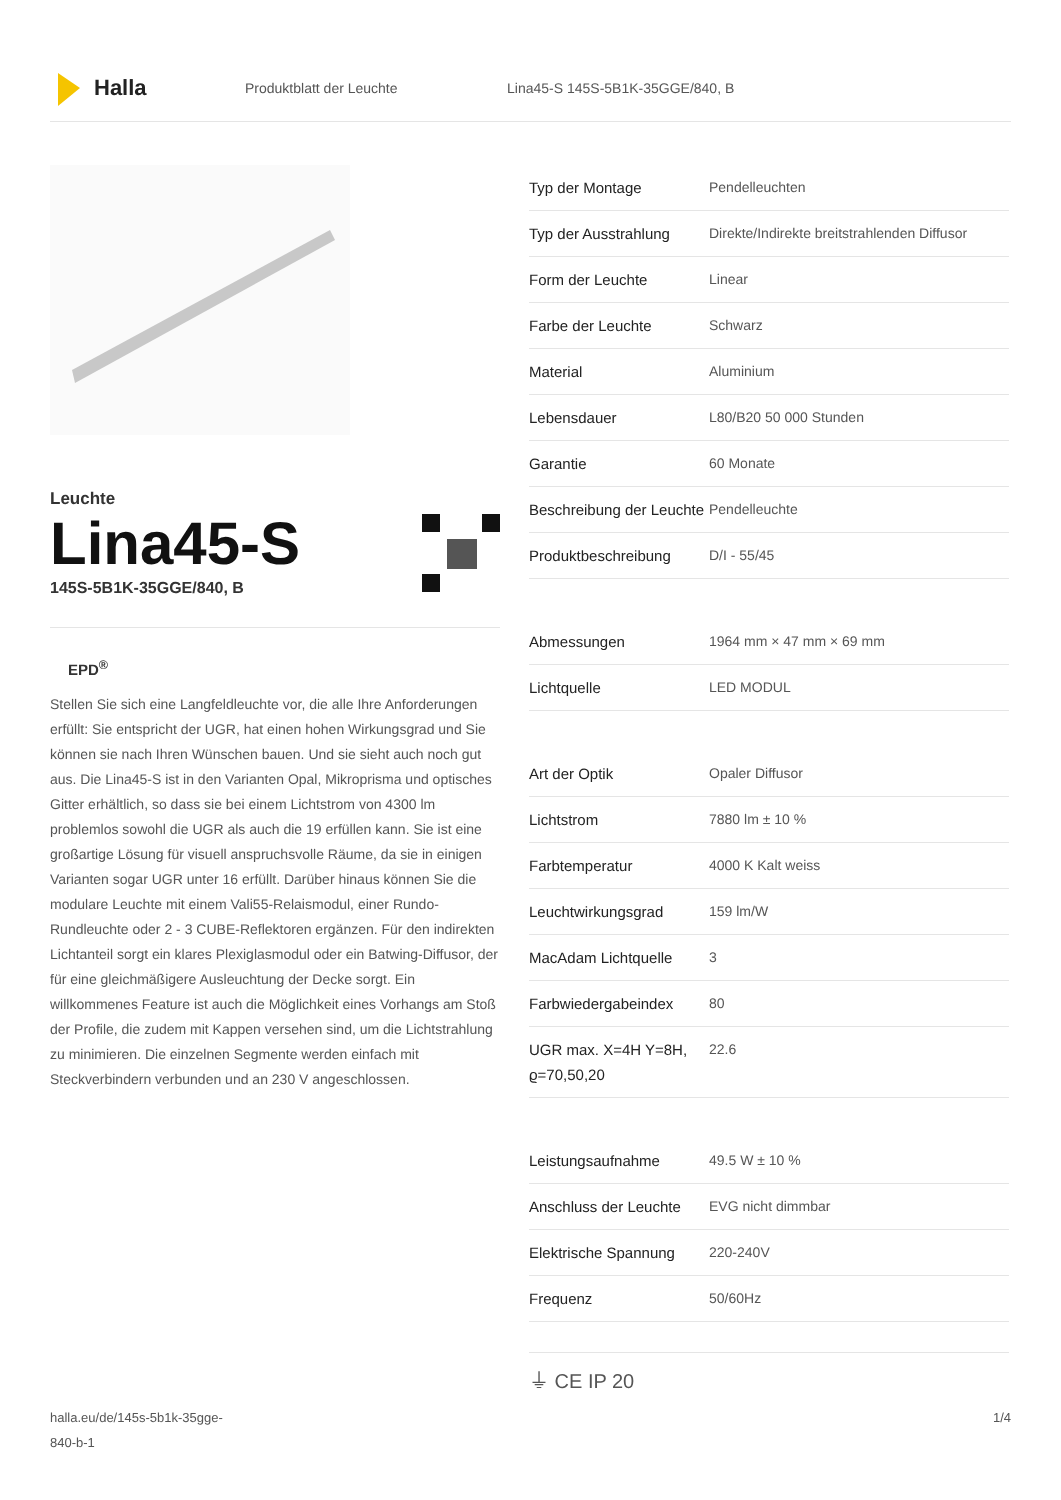Halla
Produktblatt der Leuchte
Lina45-S 145S-5B1K-35GGE/840, B
Leuchte
Lina45-S
145S-5B1K-35GGE/840, B
EPD<sup>®</sup>
Stellen Sie sich eine Langfeldleuchte vor, die alle Ihre Anforderungen erfüllt: Sie entspricht der UGR, hat einen hohen Wirkungsgrad und Sie können sie nach Ihren Wünschen bauen. Und sie sieht auch noch gut aus. Die Lina45-S ist in den Varianten Opal, Mikroprisma und optisches Gitter erhältlich, so dass sie bei einem Lichtstrom von 4300 lm problemlos sowohl die UGR als auch die 19 erfüllen kann. Sie ist eine großartige Lösung für visuell anspruchsvolle Räume, da sie in einigen Varianten sogar UGR unter 16 erfüllt. Darüber hinaus können Sie die modulare Leuchte mit einem Vali55-Relaismodul, einer Rundo-Rundleuchte oder 2 - 3 CUBE-Reflektoren ergänzen. Für den indirekten Lichtanteil sorgt ein klares Plexiglasmodul oder ein Batwing-Diffusor, der für eine gleichmäßigere Ausleuchtung der Decke sorgt. Ein willkommenes Feature ist auch die Möglichkeit eines Vorhangs am Stoß der Profile, die zudem mit Kappen versehen sind, um die Lichtstrahlung zu minimieren. Die einzelnen Segmente werden einfach mit Steckverbindern verbunden und an 230 V angeschlossen.
| Typ der Montage | Pendelleuchten |
| Typ der Ausstrahlung | Direkte/Indirekte breitstrahlenden Diffusor |
| Form der Leuchte | Linear |
| Farbe der Leuchte | Schwarz |
| Material | Aluminium |
| Lebensdauer | L80/B20 50 000 Stunden |
| Garantie | 60 Monate |
| Beschreibung der Leuchte | Pendelleuchte |
| Produktbeschreibung | D/I - 55/45 |
| Abmessungen | 1964 mm × 47 mm × 69 mm |
| Lichtquelle | LED MODUL |
| Art der Optik | Opaler Diffusor |
| Lichtstrom | 7880 lm ± 10 % |
| Farbtemperatur | 4000 K Kalt weiss |
| Leuchtwirkungsgrad | 159 lm/W |
| MacAdam Lichtquelle | 3 |
| Farbwiedergabeindex | 80 |
| UGR max. X=4H Y=8H, ϱ=70,50,20 | 22.6 |
| Leistungsaufnahme | 49.5 W ± 10 % |
| Anschluss der Leuchte | EVG nicht dimmbar |
| Elektrische Spannung | 220-240V |
| Frequenz | 50/60Hz |
⏚ CE IP 20
halla.eu/de/145s-5b1k-35gge-
840-b-1
1/4